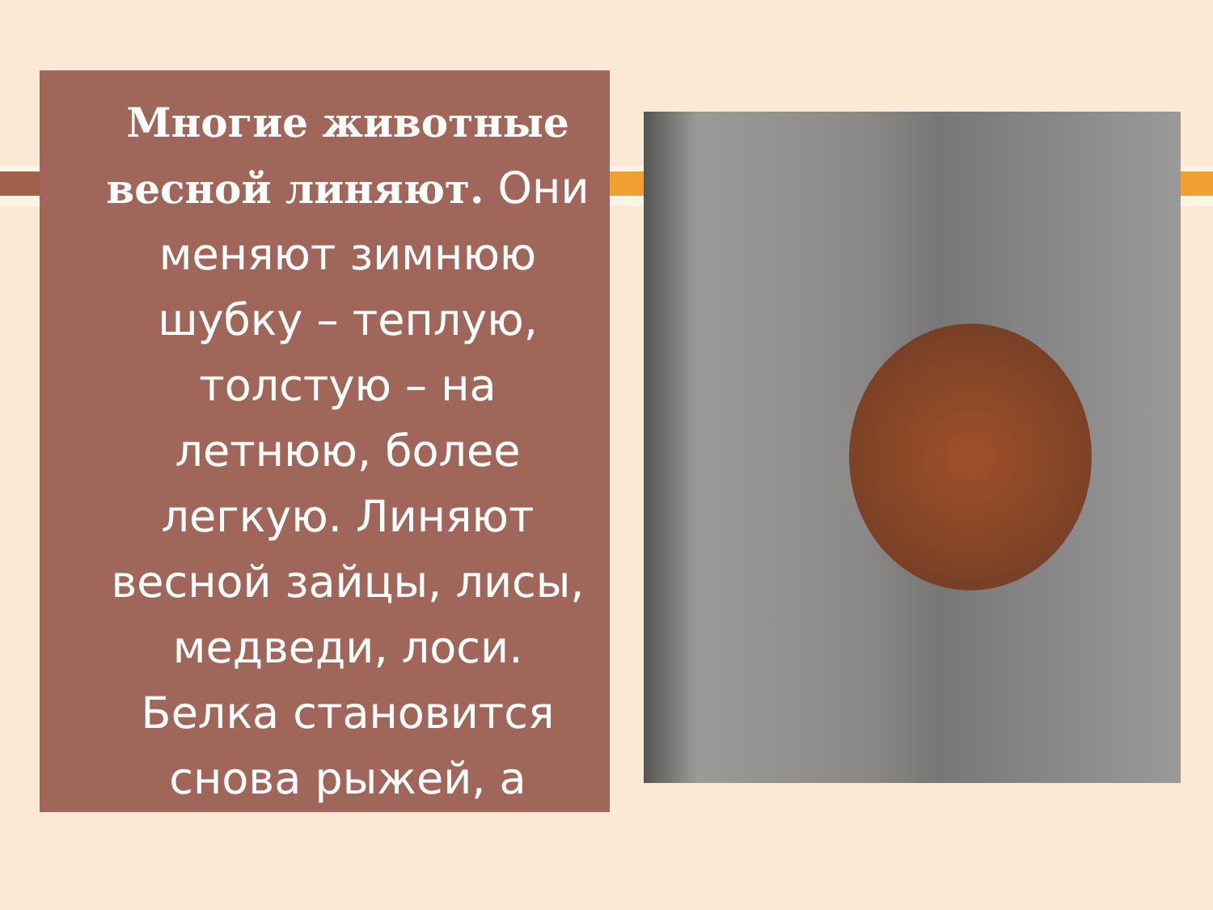Многие животные весной линяют. Они меняют зимнюю шубку – теплую, толстую – на летнюю, более легкую. Линяют весной зайцы, лисы, медведи, лоси. Белка становится снова рыжей, а